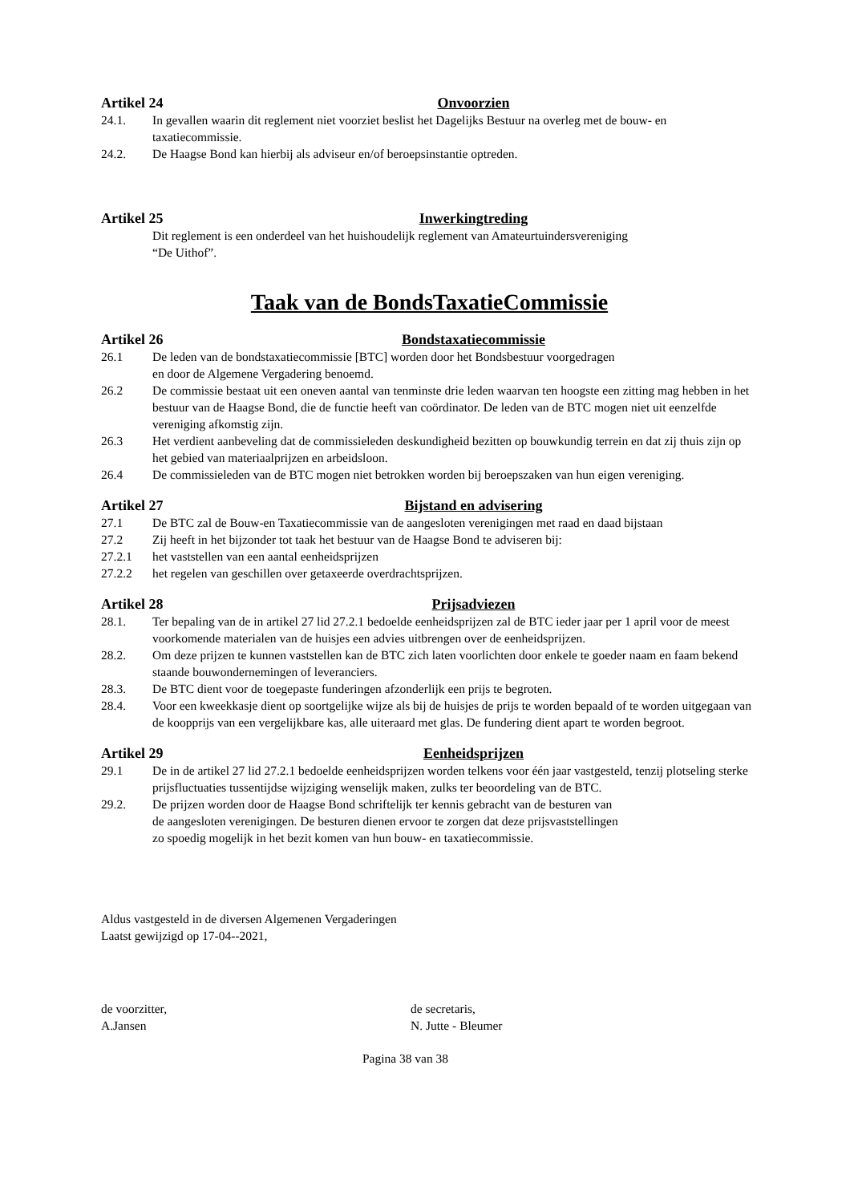Artikel 24 Onvoorzien
24.1. In gevallen waarin dit reglement niet voorziet beslist het Dagelijks Bestuur na overleg met de bouw- en taxatiecommissie.
24.2. De Haagse Bond kan hierbij als adviseur en/of beroepsinstantie optreden.
Artikel 25 Inwerkingtreding
Dit reglement is een onderdeel van het huishoudelijk reglement van Amateurtuindersvereniging
“De Uithof”.
Taak van de BondsTaxatieCommissie
Artikel 26 Bondstaxatiecommissie
26.1 De leden van de bondstaxatiecommissie [BTC] worden door het Bondsbestuur voorgedragen
en door de Algemene Vergadering benoemd.
26.2 De commissie bestaat uit een oneven aantal van tenminste drie leden waarvan ten hoogste een zitting mag hebben in het bestuur van de Haagse Bond, die de functie heeft van coördinator. De leden van de BTC mogen niet uit eenzelfde vereniging afkomstig zijn.
26.3 Het verdient aanbeveling dat de commissieleden deskundigheid bezitten op bouwkundig terrein en dat zij thuis zijn op het gebied van materiaalprijzen en arbeidsloon.
26.4 De commissieleden van de BTC mogen niet betrokken worden bij beroepszaken van hun eigen vereniging.
Artikel 27 Bijstand en advisering
27.1 De BTC zal de Bouw-en Taxatiecommissie van de aangesloten verenigingen met raad en daad bijstaan
27.2 Zij heeft in het bijzonder tot taak het bestuur van de Haagse Bond te adviseren bij:
27.2.1 het vaststellen van een aantal eenheidsprijzen
27.2.2 het regelen van geschillen over getaxeerde overdrachtsprijzen.
Artikel 28 Prijsadviezen
28.1. Ter bepaling van de in artikel 27 lid 27.2.1 bedoelde eenheidsprijzen zal de BTC ieder jaar per 1 april voor de meest voorkomende materialen van de huisjes een advies uitbrengen over de eenheidsprijzen.
28.2. Om deze prijzen te kunnen vaststellen kan de BTC zich laten voorlichten door enkele te goeder naam en faam bekend staande bouwondernemingen of leveranciers.
28.3. De BTC dient voor de toegepaste funderingen afzonderlijk een prijs te begroten.
28.4. Voor een kweekkasje dient op soortgelijke wijze als bij de huisjes de prijs te worden bepaald of te worden uitgegaan van de koopprijs van een vergelijkbare kas, alle uiteraard met glas. De fundering dient apart te worden begroot.
Artikel 29 Eenheidsprijzen
29.1 De in de artikel 27 lid 27.2.1 bedoelde eenheidsprijzen worden telkens voor één jaar vastgesteld, tenzij plotseling sterke prijsfluctuaties tussentijdse wijziging wenselijk maken, zulks ter beoordeling van de BTC.
29.2. De prijzen worden door de Haagse Bond schriftelijk ter kennis gebracht van de besturen van
de aangesloten verenigingen. De besturen dienen ervoor te zorgen dat deze prijsvaststellingen
zo spoedig mogelijk in het bezit komen van hun bouw- en taxatiecommissie.
Aldus vastgesteld in de diversen Algemenen Vergaderingen
Laatst gewijzigd op 17-04--2021,
de voorzitter,
A.Jansen
de secretaris,
N. Jutte - Bleumer
Pagina 38 van 38